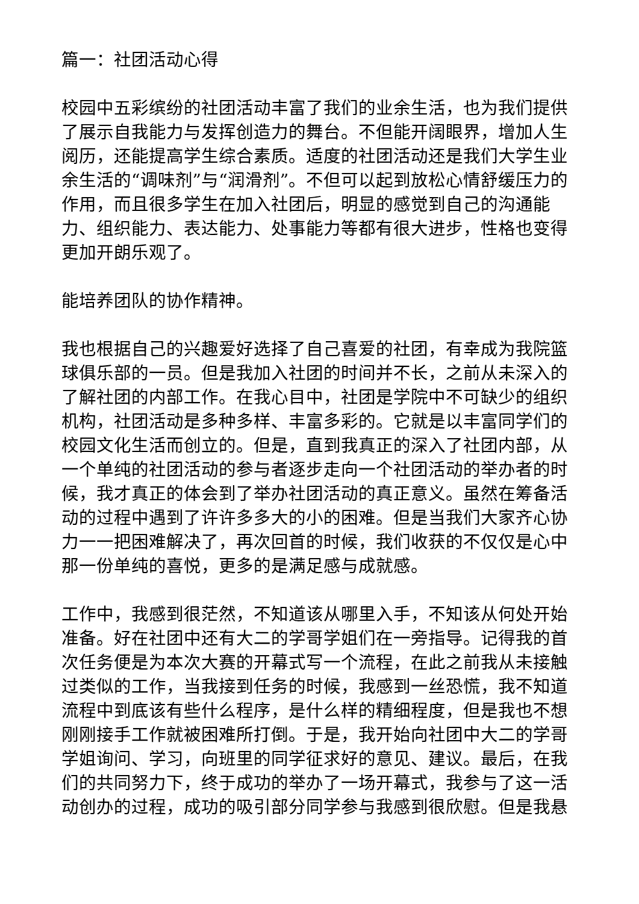篇一：社团活动心得
校园中五彩缤纷的社团活动丰富了我们的业余生活，也为我们提供了展示自我能力与发挥创造力的舞台。不但能开阔眼界，增加人生阅历，还能提高学生综合素质。适度的社团活动还是我们大学生业余生活的“调味剂”与“润滑剂”。不但可以起到放松心情舒缓压力的作用，而且很多学生在加入社团后，明显的感觉到自己的沟通能力、组织能力、表达能力、处事能力等都有很大进步，性格也变得更加开朗乐观了。
能培养团队的协作精神。
我也根据自己的兴趣爱好选择了自己喜爱的社团，有幸成为我院篮球俱乐部的一员。但是我加入社团的时间并不长，之前从未深入的了解社团的内部工作。在我心目中，社团是学院中不可缺少的组织机构，社团活动是多种多样、丰富多彩的。它就是以丰富同学们的校园文化生活而创立的。但是，直到我真正的深入了社团内部，从一个单纯的社团活动的参与者逐步走向一个社团活动的举办者的时候，我才真正的体会到了举办社团活动的真正意义。虽然在筹备活动的过程中遇到了许许多多大的小的困难。但是当我们大家齐心协力一一把困难解决了，再次回首的时候，我们收获的不仅仅是心中那一份单纯的喜悦，更多的是满足感与成就感。
工作中，我感到很茫然，不知道该从哪里入手，不知该从何处开始准备。好在社团中还有大二的学哥学姐们在一旁指导。记得我的首次任务便是为本次大赛的开幕式写一个流程，在此之前我从未接触过类似的工作，当我接到任务的时候，我感到一丝恐慌，我不知道流程中到底该有些什么程序，是什么样的精细程度，但是我也不想刚刚接手工作就被困难所打倒。于是，我开始向社团中大二的学哥学姐询问、学习，向班里的同学征求好的意见、建议。最后，在我们的共同努力下，终于成功的举办了一场开幕式，我参与了这一活动创办的过程，成功的吸引部分同学参与我感到很欣慰。但是我悬